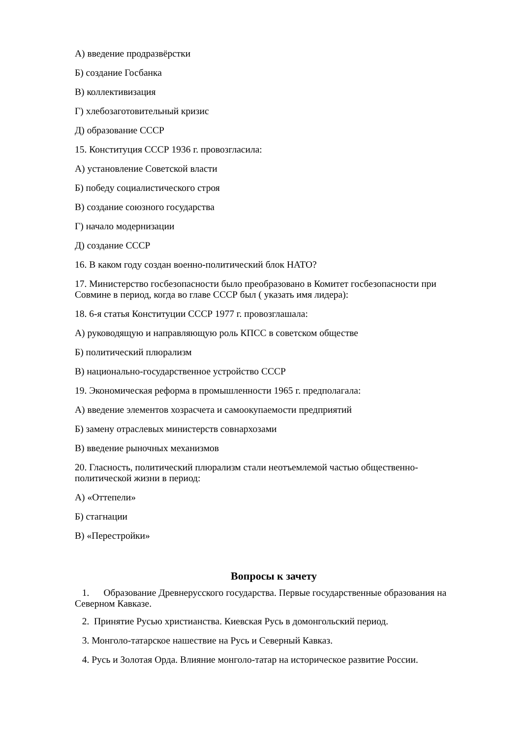А) введение продразвёрстки
Б) создание Госбанка
В) коллективизация
Г) хлебозаготовительный кризис
Д) образование СССР
15. Конституция СССР 1936 г. провозгласила:
А) установление Советской власти
Б) победу социалистического строя
В) создание союзного государства
Г) начало модернизации
Д) создание СССР
16. В каком году создан военно-политический блок НАТО?
17. Министерство госбезопасности было преобразовано в Комитет госбезопасности при Совмине в период, когда во главе СССР был ( указать имя лидера):
18. 6-я статья Конституции СССР 1977 г. провозглашала:
А) руководящую и направляющую роль КПСС в советском обществе
Б) политический плюрализм
В) национально-государственное устройство СССР
19. Экономическая реформа в промышленности 1965 г. предполагала:
А) введение элементов хозрасчета и самоокупаемости предприятий
Б) замену отраслевых министерств совнархозами
В) введение рыночных механизмов
20. Гласность, политический плюрализм стали неотъемлемой частью общественно-политической жизни в период:
А) «Оттепели»
Б) стагнации
В) «Перестройки»
Вопросы к зачету
1. Образование Древнерусского государства. Первые государственные образования на Северном Кавказе.
2. Принятие Русью христианства. Киевская Русь в домонгольский период.
3. Монголо-татарское нашествие на Русь и Северный Кавказ.
4. Русь и Золотая Орда. Влияние монголо-татар на историческое развитие России.